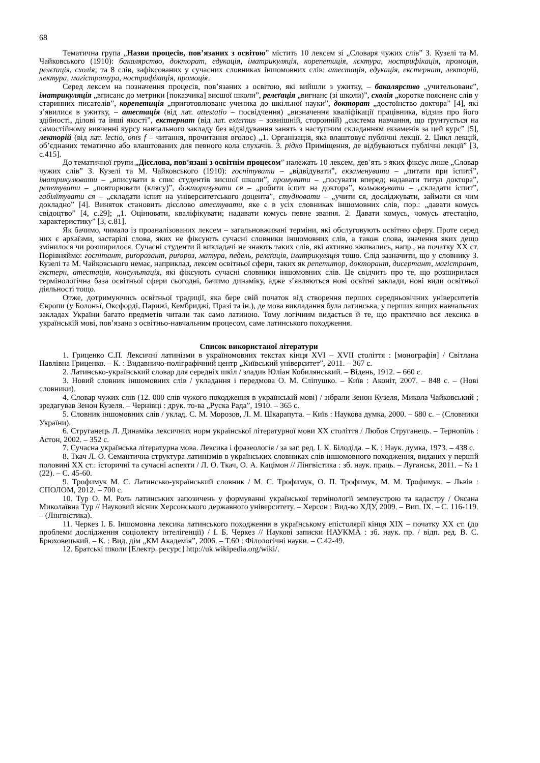68
Тематична група „Назви процесів, пов’язаних з освітою” містить 10 лексем зі „Словаря чужих слів” З. Кузелі та М. Чайковського (1910): бакалярство, докторат, едукація, іматрикуляція, корепетиція, лєктура, нострифікація, промоція, релєґація, схолія; та 8 слів, зафіксованих у сучасних словниках іншомовних слів: атестація, едукація, екстернат, лекторій, лектура, магістратура, нострифікація, промоція.
Серед лексем на позначення процесів, пов’язаних з освітою, які вийшли з ужитку, – бакалярство „учительованє”, іматрикуляція „вписанє до метрики [показчика] висшої школи”, релєґація „вигнанє (зі школи)”, схолія „коротке поясненє слів у старинних писателів”, корепетиція „приготовлюванє ученика до шкільної науки”, докторат „достоїнство доктора” [4], які з’явилися в ужитку, – атестація (від лат. attestatio – посвідчення) „визначення кваліфікації працівника, відзив про його здібності, ділові та інші якості”, екстернат (від лат. externus – зовнішній, сторонній) „система навчання, що ґрунтується на самостійному вивченні курсу навчального закладу без відвідування занять з наступним складанням екзаменів за цей курс” [5], лекторій (від лат. lectio, onis f – читання, прочитання вголос) „1. Організація, яка влаштовує публічні лекції. 2. Цикл лекцій, об’єднаних тематично або влаштованих для певного кола слухачів. 3. рідко Приміщення, де відбуваються публічні лекції” [3, с.415].
До тематичної групи „Дієслова, пов’язані з освітнім процесом” належать 10 лексем, дев’ять з яких фіксує лише „Словар чужих слів” З. Кузелі та М. Чайковського (1910): госпітувати – „відвідувати”, екзаменувати – „питати при іспиті”, іматрикулювати – „вписувати в спис студентів висшої школи”, промувати – „посувати вперед; надавати титул доктора”, репетувати – „повторювати (клясу)”, докторизувати ся – „робити іспит на доктора”, кольоквувати – „складати іспит”, габілїтувати ся – „складати іспит на університетського доцента”, студіювати – „учити ся, досліджувати, займати ся чим докладно” [4]. Виняток становить дієслово атестувати, яке є в усіх словниках іншомовних слів, пор.: „давати комусь свідоцтво” [4, с.29]; „1. Оцінювати, кваліфікувати; надавати комусь певне звання. 2. Давати комусь, чомусь атестацію, характеристику” [3, с.81].
Як бачимо, чимало із проаналізованих лексем – загальновживані терміни, які обслуговують освітню сферу. Проте серед них є архаїзми, застарілі слова, яких не фіксують сучасні словники іншомовних слів, а також слова, значення яких дещо змінилося чи розширилося. Сучасні студенти й викладачі не знають таких слів, які активно вживались, напр., на початку ХХ ст. Порівняймо: госпітант, риґорозант, риґороз, матура, педель, релєґація, іматрикуляція тощо. Слід зазначити, що у словнику З. Кузелі та М. Чайковського немає, наприклад, лексем освітньої сфери, таких як репетитор, докторант, дисертант, магістрант, екстерн, атестація, консультація, які фіксують сучасні словники іншомовних слів. Це свідчить про те, що розширилася термінологічна база освітньої сфери сьогодні, бачимо динаміку, адже з’являються нові освітні заклади, нові види освітньої діяльності тощо.
Отже, дотримуючись освітньої традиції, яка бере свій початок від створення перших середньовічних університетів Європи (у Болоньї, Оксфорді, Парижі, Кембриджі, Празі та ін.), де мова викладання була латинська, у перших вищих навчальних закладах України багато предметів читали так само латиною. Тому логічним видається й те, що практично вся лексика в українській мові, пов’язана з освітньо-навчальним процесом, саме латинського походження.
Список використаної літератури
1. Гриценко С.П. Лексичні латинізми в україномовних текстах кінця XVI – XVII століття : [монографія] / Світлана Павлівна Гриценко. – К. : Видавничо-поліграфічний центр „Київський університет”, 2011. – 367 с.
2. Латинсько-український словар для середніх шкіл / зладив Юліан Кобилянський. – Відень, 1912. – 660 с.
3. Новий словник іншомовних слів / укладання і передмова О. М. Сліпушко. – Київ : Аконіт, 2007. – 848 с. – (Нові словники).
4. Словар чужих слів (12. 000 слів чужого походження в українській мові) / зібрали Зенон Кузеля, Микола Чайковський ; зредагував Зенон Кузеля. – Чернівці : друк. то-ва „Руска Рада”, 1910. – 365 с.
5. Словник іншомовних слів / уклад. С. М. Морозов, Л. М. Шкарапута. – Київ : Наукова думка, 2000. – 680 с. – (Словники України).
6. Струганець Л. Динаміка лексичних норм української літературної мови ХХ століття / Любов Струганець. – Тернопіль : Астон, 2002. – 352 с.
7. Сучасна українська літературна мова. Лексика і фразеологія / за заг. ред. І. К. Білодіда. – К. : Наук. думка, 1973. – 438 с.
8. Ткач Л. О. Семантична структура латинізмів в українських словниках слів іншомовного походження, виданих у першій половині ХХ ст.: історичні та сучасні аспекти / Л. О. Ткач, О. А. Кацімон // Лінгвістика : зб. наук. праць. – Луганськ, 2011. – № 1 (22). – С. 45-60.
9. Трофимук М. С. Латинсько-український словник / М. С. Трофимук, О. П. Трофимук, М. М. Трофимук. – Львів : СПОЛОМ, 2012. – 700 с.
10. Тур О. М. Роль латинських запозичень у формуванні української термінології землеустрою та кадастру / Оксана Миколаївна Тур // Науковий вісник Херсонського державного університету. – Херсон : Вид-во ХДУ, 2009. – Вип. IX. – С. 116-119. – (Лінгвістика).
11. Черкез І. Б. Іншомовна лексика латинського походження в українському епістолярії кінця ХІХ – початку ХХ ст. (до проблеми дослідження соціолекту інтелігенції) / І. Б. Черкез // Наукові записки НАУКМА : зб. наук. пр. / відп. ред. В. С. Брюховецький. – К. : Вид. дім „КМ Академія”, 2006. – Т.60 : Філологічні науки. – С.42-49.
12. Братські школи [Електр. ресурс] http://uk.wikipedia.org/wiki/.